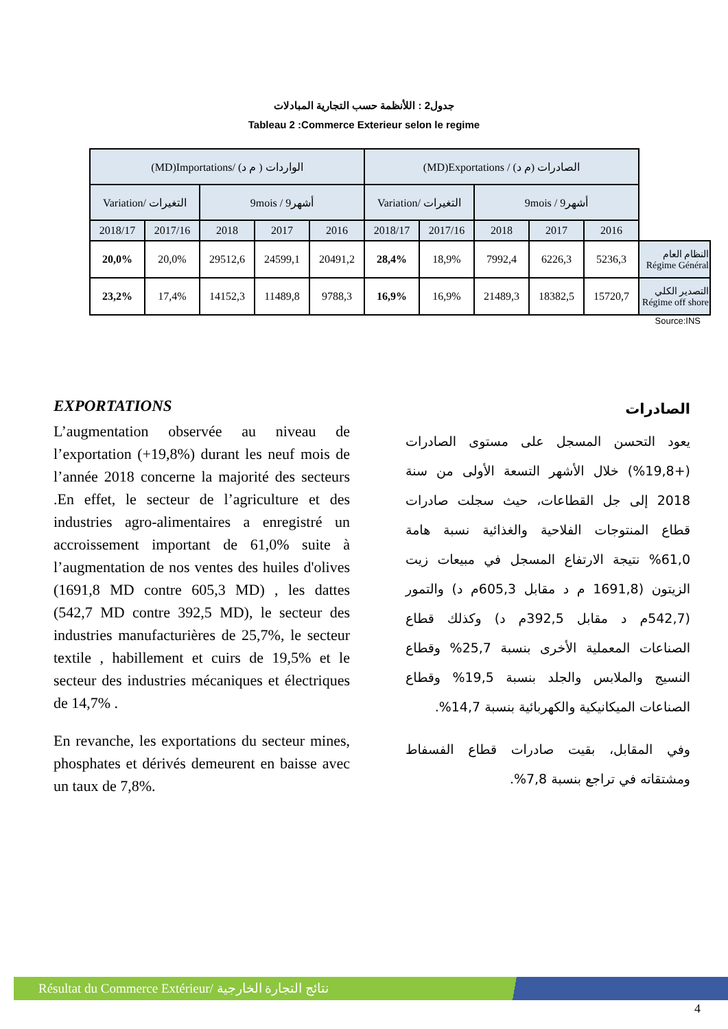جدول2 : اللأنظمة حسب التجارية المبادلات
Tableau 2 :Commerce Exterieur selon le regime
| (MD)Importations/ الواردات ( م د) | | | | | (MD)Exportations / الصادرات (م د) | | | | | |
| Variation/ التغيرات | | 9mois / 9أشهر | | | Variation/ التغيرات | | 9mois / 9أشهر | | | |
| 2018/17 | 2017/16 | 2018 | 2017 | 2016 | 2018/17 | 2017/16 | 2018 | 2017 | 2016 | |
| 20,0% | 20,0% | 29512,6 | 24599,1 | 20491,2 | 28,4% | 18,9% | 7992,4 | 6226,3 | 5236,3 | النظام العام Régime Général |
| 23,2% | 17,4% | 14152,3 | 11489,8 | 9788,3 | 16,9% | 16,9% | 21489,3 | 18382,5 | 15720,7 | التصدير الكلي Régime off shore |
Source:INS
EXPORTATIONS
L’augmentation observée au niveau de l’exportation (+19,8%) durant les neuf mois de l’année 2018 concerne la majorité des secteurs .En effet, le secteur de l’agriculture et des industries agro-alimentaires a enregistré un accroissement important de 61,0% suite à l’augmentation de nos ventes des huiles d'olives (1691,8 MD contre 605,3 MD) , les dattes (542,7 MD contre 392,5 MD), le secteur des industries manufacturières de 25,7%, le secteur textile , habillement et cuirs de 19,5% et le secteur des industries mécaniques et électriques de 14,7% .
En revanche, les exportations du secteur mines, phosphates et dérivés demeurent en baisse avec un taux de 7,8%.
الصادرات
يعود التحسن المسجل على مستوى الصادرات (+19,8%) خلال الأشهر التسعة الأولى من سنة 2018 إلى جل القطاعات، حيث سجلت صادرات قطاع المنتوجات الفلاحية والغذائية نسبة هامة 61,0% نتيجة الارتفاع المسجل في مبيعات زيت الزيتون (1691,8 م د مقابل 605,3م د) والتمور (542,7م د مقابل 392,5م د) وكذلك قطاع الصناعات المعملية الأخرى بنسبة 25,7% وقطاع النسيج والملابس والجلد بنسبة 19,5% وقطاع الصناعات الميكانيكية والكهربائية بنسبة 14,7%.
وفي المقابل، بقيت صادرات قطاع الفسفاط ومشتقاته في تراجع بنسبة 7,8%.
Résultat du Commerce Extérieur/ نتائج التجارة الخارجية
4